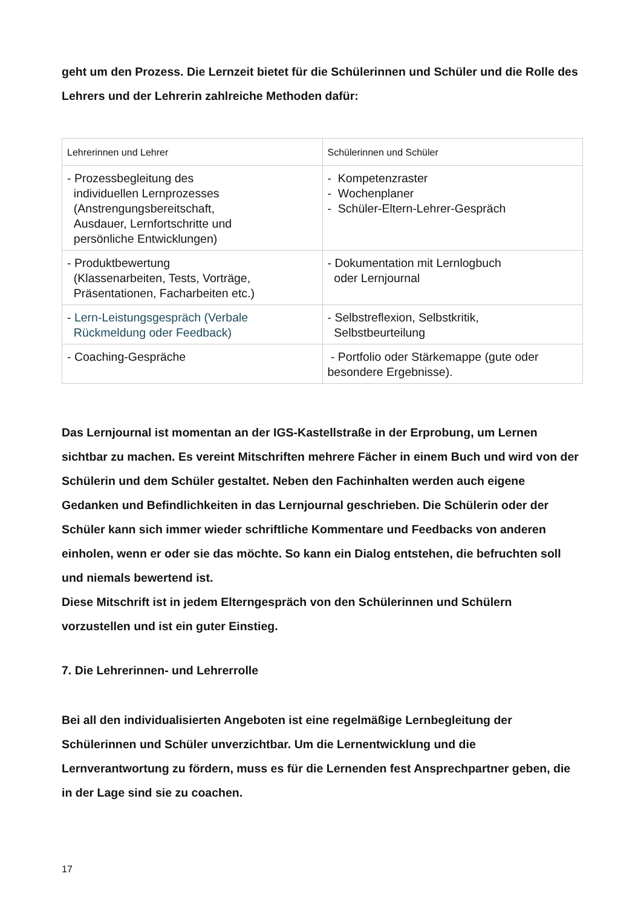geht um den Prozess. Die Lernzeit bietet für die Schülerinnen und Schüler und die Rolle des Lehrers und der Lehrerin zahlreiche Methoden dafür:
| Lehrerinnen und Lehrer | Schülerinnen und Schüler |
| - Prozessbegleitung des individuellen Lernprozesses (Anstrengungsbereitschaft, Ausdauer, Lernfortschritte und persönliche Entwicklungen) | - Kompetenzraster - Wochenplaner - Schüler-Eltern-Lehrer-Gespräch |
| - Produktbewertung (Klassenarbeiten, Tests, Vorträge, Präsentationen, Facharbeiten etc.) | - Dokumentation mit Lernlogbuch oder Lernjournal |
| - Lern-Leistungsgespräch (Verbale Rückmeldung oder Feedback) | - Selbstreflexion, Selbstkritik, Selbstbeurteilung |
| - Coaching-Gespräche | - Portfolio oder Stärkemappe (gute oder besondere Ergebnisse). |
Das Lernjournal ist momentan an der IGS-Kastellstraße in der Erprobung, um Lernen sichtbar zu machen. Es vereint Mitschriften mehrere Fächer in einem Buch und wird von der Schülerin und dem Schüler gestaltet. Neben den Fachinhalten werden auch eigene Gedanken und Befindlichkeiten in das Lernjournal geschrieben. Die Schülerin oder der Schüler kann sich immer wieder schriftliche Kommentare und Feedbacks von anderen einholen, wenn er oder sie das möchte. So kann ein Dialog entstehen, die befruchten soll und niemals bewertend ist.
Diese Mitschrift ist in jedem Elterngespräch von den Schülerinnen und Schülern vorzustellen und ist ein guter Einstieg.
7. Die Lehrerinnen- und Lehrerrolle
Bei all den individualisierten Angeboten ist eine regelmäßige Lernbegleitung der Schülerinnen und Schüler unverzichtbar. Um die Lernentwicklung und die Lernverantwortung zu fördern, muss es für die Lernenden fest Ansprechpartner geben, die in der Lage sind sie zu coachen.
17